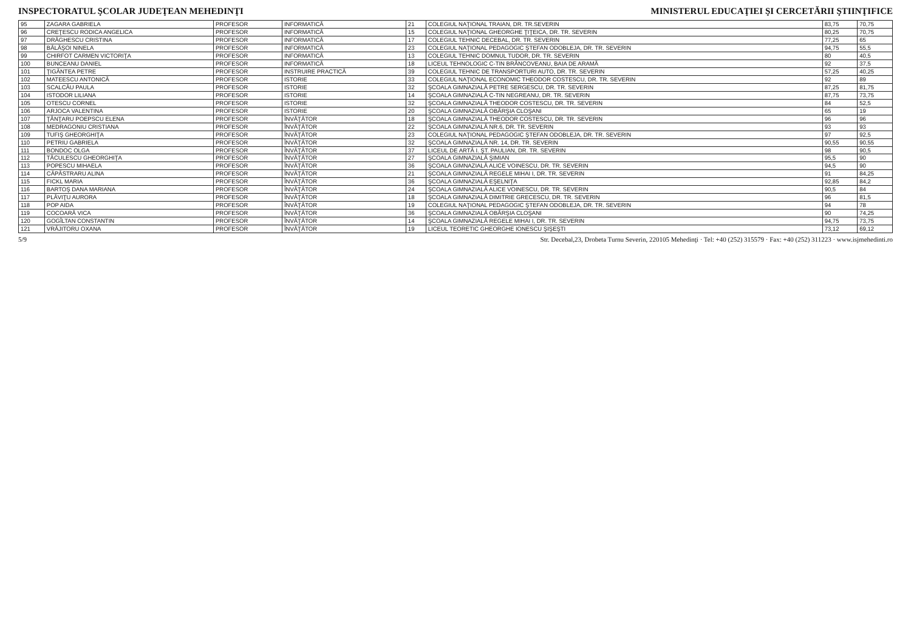INSPECTORATUL ŞCOLAR JUDEŢEAN MEHEDINŢI
MINISTERUL EDUCAŢIEI ŞI CERCETĂRII ŞTIINŢIFICE
| 95 | ZAGARA GABRIELA | PROFESOR | INFORMATICĂ | 21 | COLEGIUL NAŢIONAL TRAIAN, DR. TR.SEVERIN | 83,75 | 70,75 |
| 96 | CREŢESCU RODICA ANGELICA | PROFESOR | INFORMATICĂ | 15 | COLEGIUL NAŢIONAL GHEORGHE ŢIŢEICA, DR. TR. SEVERIN | 80,25 | 70,75 |
| 97 | DRĂGHESCU CRISTINA | PROFESOR | INFORMATICĂ | 17 | COLEGIUL TEHNIC DECEBAL, DR. TR. SEVERIN | 77,25 | 65 |
| 98 | BĂLĂŞOI NINELA | PROFESOR | INFORMATICĂ | 23 | COLEGIUL NAŢIONAL PEDAGOGIC ŞTEFAN ODOBLEJA, DR. TR. SEVERIN | 94,75 | 55,5 |
| 99 | CHIRFOT CARMEN VICTORIŢA | PROFESOR | INFORMATICĂ | 13 | COLEGIUL TEHNIC DOMNUL TUDOR, DR. TR. SEVERIN | 80 | 40,5 |
| 100 | BUNCEANU DANIEL | PROFESOR | INFORMATICĂ | 18 | LICEUL TEHNOLOGIC C-TIN BRÂNCOVEANU, BAIA DE ARAMĂ | 92 | 37,5 |
| 101 | ŢIGĂNTEA PETRE | PROFESOR | INSTRUIRE PRACTICĂ | 39 | COLEGIUL TEHNIC DE TRANSPORTURI AUTO, DR. TR. SEVERIN | 57,25 | 40,25 |
| 102 | MATEESCU ANTONICĂ | PROFESOR | ISTORIE | 33 | COLEGIUL NAŢIONAL ECONOMIC THEODOR COSTESCU, DR. TR. SEVERIN | 92 | 89 |
| 103 | SCALCĂU PAULA | PROFESOR | ISTORIE | 32 | ŞCOALA GIMNAZIALĂ PETRE SERGESCU, DR. TR. SEVERIN | 87,25 | 81,75 |
| 104 | ISTODOR LILIANA | PROFESOR | ISTORIE | 14 | ŞCOALA GIMNAZIALĂ C-TIN NEGREANU, DR. TR. SEVERIN | 87,75 | 73,75 |
| 105 | OTESCU CORNEL | PROFESOR | ISTORIE | 32 | ŞCOALA GIMNAZIALĂ THEODOR COSTESCU, DR. TR. SEVERIN | 84 | 52,5 |
| 106 | ARJOCA VALENTINA | PROFESOR | ISTORIE | 20 | ŞCOALA GIMNAZIALĂ OBÂRŞIA CLOŞANI | 65 | 19 |
| 107 | ŢÂNŢARU POEPSCU ELENA | PROFESOR | ÎNVĂŢĂTOR | 18 | ŞCOALA GIMNAZIALĂ THEODOR COSTESCU, DR. TR. SEVERIN | 96 | 96 |
| 108 | MEDRAGONIU CRISTIANA | PROFESOR | ÎNVĂŢĂTOR | 22 | ŞCOALA GIMNAZIALĂ NR.6, DR. TR. SEVERIN | 93 | 93 |
| 109 | TUFIŞ GHEORGHIŢA | PROFESOR | ÎNVĂŢĂTOR | 23 | COLEGIUL NAŢIONAL PEDAGOGIC ŞTEFAN ODOBLEJA, DR. TR. SEVERIN | 97 | 92,5 |
| 110 | PETRIU GABRIELA | PROFESOR | ÎNVĂŢĂTOR | 32 | ŞCOALA GIMNAZIALĂ NR. 14, DR. TR. SEVERIN | 90,55 | 90,55 |
| 111 | BONDOC OLGA | PROFESOR | ÎNVĂŢĂTOR | 37 | LICEUL DE ARTĂ I. ŞT. PAULIAN, DR. TR. SEVERIN | 98 | 90,5 |
| 112 | TĂCULESCU GHEORGHIŢA | PROFESOR | ÎNVĂŢĂTOR | 27 | ŞCOALA GIMNAZIALĂ ŞIMIAN | 95,5 | 90 |
| 113 | POPESCU MIHAELA | PROFESOR | ÎNVĂŢĂTOR | 36 | ŞCOALA GIMNAZIALĂ ALICE VOINESCU, DR. TR. SEVERIN | 94,5 | 90 |
| 114 | CĂPĂSTRARU ALINA | PROFESOR | ÎNVĂŢĂTOR | 21 | ŞCOALA GIMNAZIALĂ REGELE MIHAI I, DR. TR. SEVERIN | 91 | 84,25 |
| 115 | FICKL MARIA | PROFESOR | ÎNVĂŢĂTOR | 36 | ŞCOALA GIMNAZIALĂ EŞELNIŢA | 92,85 | 84,2 |
| 116 | BARTOŞ DANA MARIANA | PROFESOR | ÎNVĂŢĂTOR | 24 | ŞCOALA GIMNAZIALĂ ALICE VOINESCU, DR. TR. SEVERIN | 90,5 | 84 |
| 117 | PLĂVIŢU AURORA | PROFESOR | ÎNVĂŢĂTOR | 18 | ŞCOALA GIMNAZIALĂ DIMITRIE GRECESCU, DR. TR. SEVERIN | 96 | 81,5 |
| 118 | POP AIDA | PROFESOR | ÎNVĂŢĂTOR | 19 | COLEGIUL NAŢIONAL PEDAGOGIC ŞTEFAN ODOBLEJA, DR. TR. SEVERIN | 94 | 78 |
| 119 | COCOARĂ VICA | PROFESOR | ÎNVĂŢĂTOR | 36 | ŞCOALA GIMNAZIALĂ OBÂRŞIA CLOŞANI | 90 | 74,25 |
| 120 | GOGÎLTAN CONSTANTIN | PROFESOR | ÎNVĂŢĂTOR | 14 | ŞCOALA GIMNAZIALĂ REGELE MIHAI I, DR. TR. SEVERIN | 94,75 | 73,75 |
| 121 | VRĂJITORU OXANA | PROFESOR | ÎNVĂŢĂTOR | 19 | LICEUL TEORETIC GHEORGHE IONESCU ŞIŞEŞTI | 73,12 | 69,12 |
5/9 Str. Decebal,23, Drobeta Turnu Severin, 220105 Mehedinţi · Tel: +40 (252) 315579 · Fax: +40 (252) 311223 · www.isjmehedinti.ro